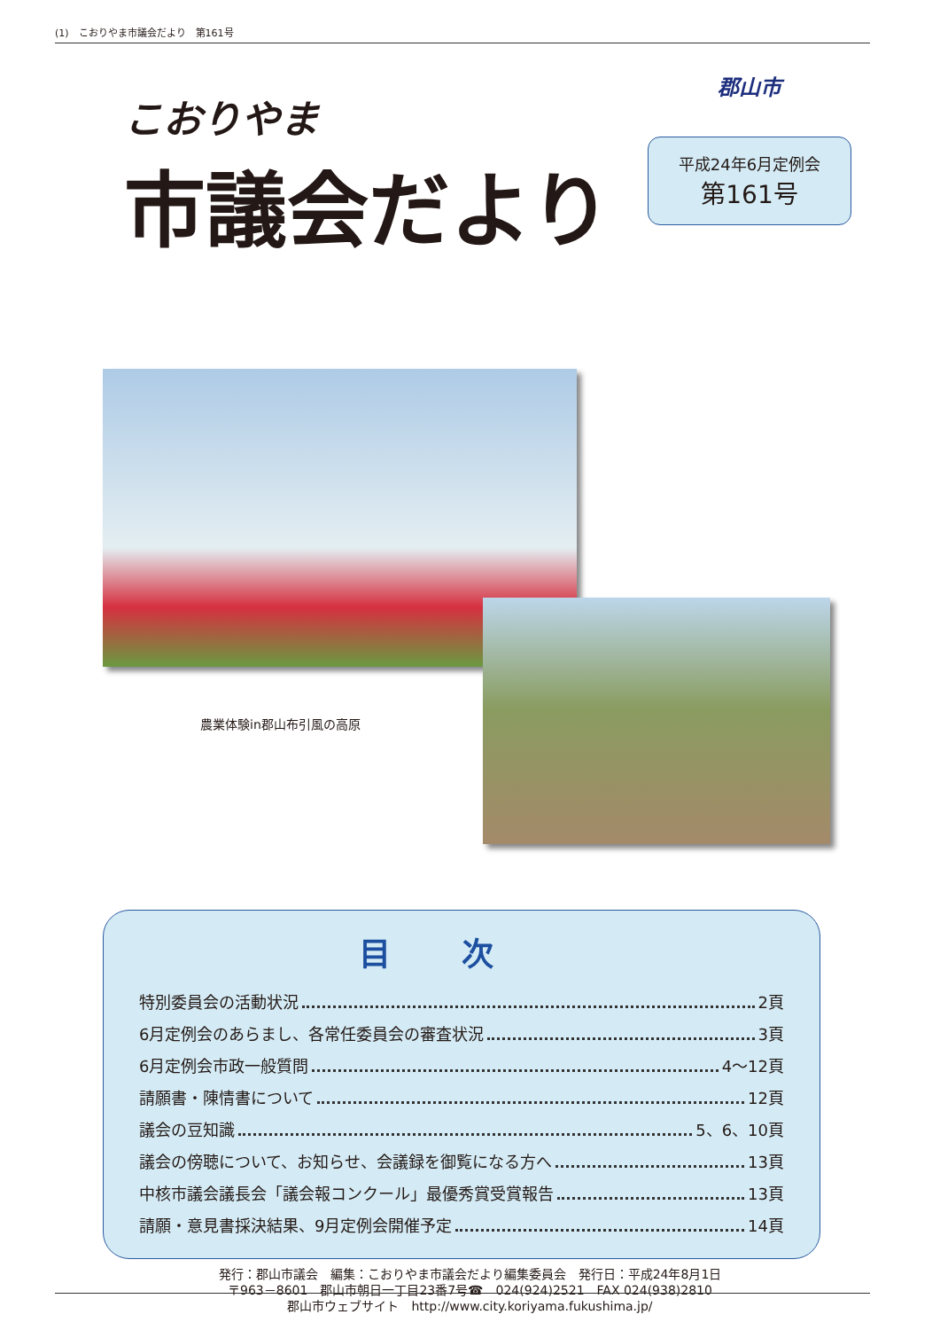(1)　こおりやま市議会だより　第161号
こおりやま
市議会だより
郡山市
平成24年6月定例会
第161号
農業体験in郡山布引風の高原
目次
特別委員会の活動状況 2頁
6月定例会のあらまし、各常任委員会の審査状況 3頁
6月定例会市政一般質問 4～12頁
請願書・陳情書について 12頁
議会の豆知識 5、6、10頁
議会の傍聴について、お知らせ、会議録を御覧になる方へ 13頁
中核市議会議長会「議会報コンクール」最優秀賞受賞報告 13頁
請願・意見書採決結果、9月定例会開催予定 14頁
発行：郡山市議会　編集：こおりやま市議会だより編集委員会　発行日：平成24年8月1日
〒963－8601　郡山市朝日一丁目23番7号☎　024(924)2521　FAX 024(938)2810
郡山市ウェブサイト　http://www.city.koriyama.fukushima.jp/